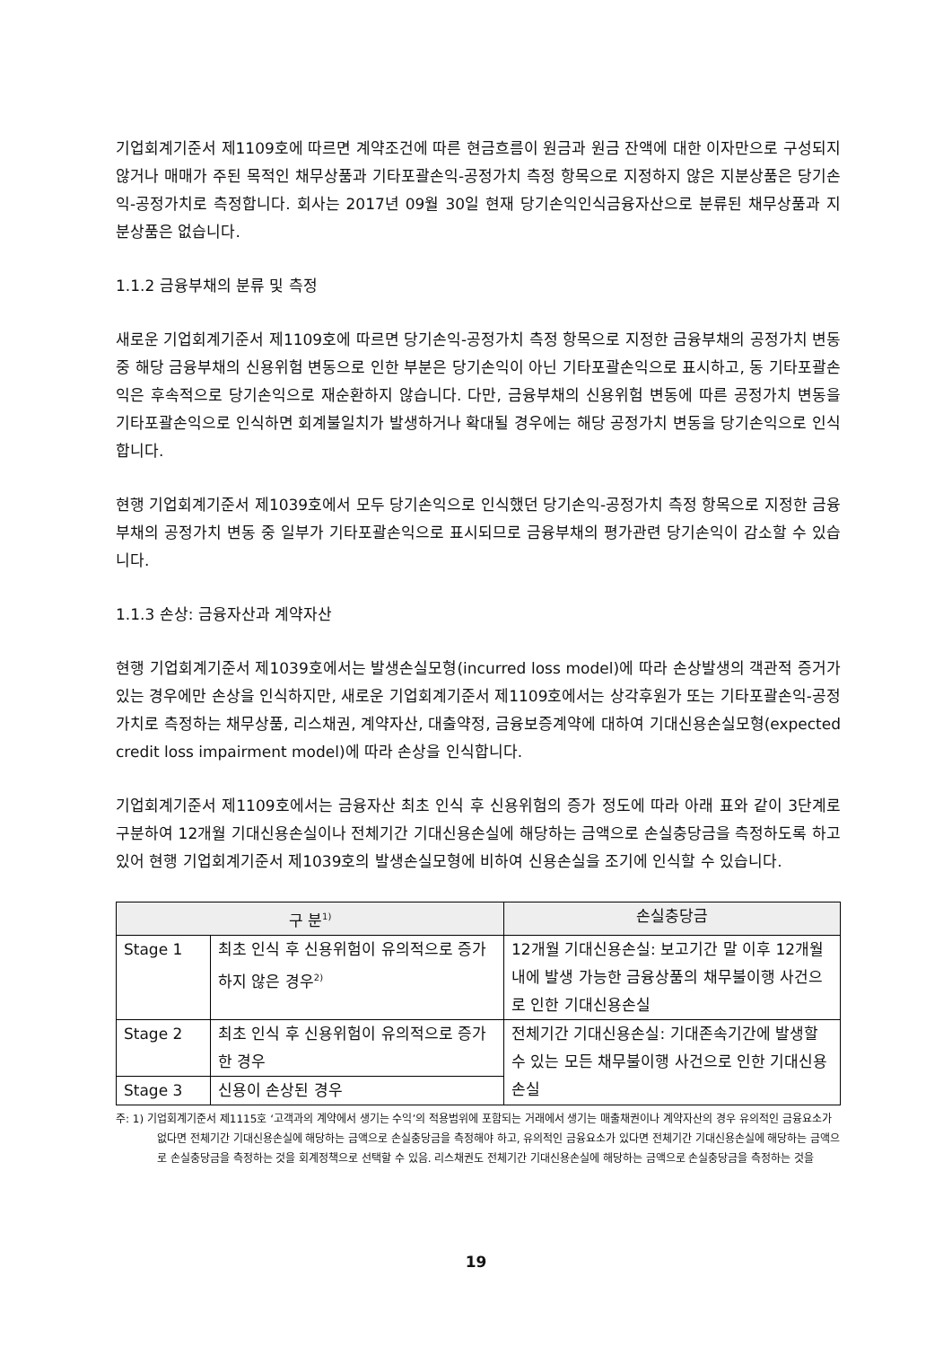기업회계기준서 제1109호에 따르면 계약조건에 따른 현금흐름이 원금과 원금 잔액에 대한 이자만으로 구성되지 않거나 매매가 주된 목적인 채무상품과 기타포괄손익-공정가치 측정 항목으로 지정하지 않은 지분상품은 당기손익-공정가치로 측정합니다. 회사는 2017년 09월 30일 현재 당기손익인식금융자산으로 분류된 채무상품과 지분상품은 없습니다.
1.1.2 금융부채의 분류 및 측정
새로운 기업회계기준서 제1109호에 따르면 당기손익-공정가치 측정 항목으로 지정한 금융부채의 공정가치 변동 중 해당 금융부채의 신용위험 변동으로 인한 부분은 당기손익이 아닌 기타포괄손익으로 표시하고, 동 기타포괄손익은 후속적으로 당기손익으로 재순환하지 않습니다. 다만, 금융부채의 신용위험 변동에 따른 공정가치 변동을 기타포괄손익으로 인식하면 회계불일치가 발생하거나 확대될 경우에는 해당 공정가치 변동을 당기손익으로 인식합니다.
현행 기업회계기준서 제1039호에서 모두 당기손익으로 인식했던 당기손익-공정가치 측정 항목으로 지정한 금융부채의 공정가치 변동 중 일부가 기타포괄손익으로 표시되므로 금융부채의 평가관련 당기손익이 감소할 수 있습니다.
1.1.3 손상: 금융자산과 계약자산
현행 기업회계기준서 제1039호에서는 발생손실모형(incurred loss model)에 따라 손상발생의 객관적 증거가 있는 경우에만 손상을 인식하지만, 새로운 기업회계기준서 제1109호에서는 상각후원가 또는 기타포괄손익-공정가치로 측정하는 채무상품, 리스채권, 계약자산, 대출약정, 금융보증계약에 대하여 기대신용손실모형(expected credit loss impairment model)에 따라 손상을 인식합니다.
기업회계기준서 제1109호에서는 금융자산 최초 인식 후 신용위험의 증가 정도에 따라 아래 표와 같이 3단계로 구분하여 12개월 기대신용손실이나 전체기간 기대신용손실에 해당하는 금액으로 손실충당금을 측정하도록 하고 있어 현행 기업회계기준서 제1039호의 발생손실모형에 비하여 신용손실을 조기에 인식할 수 있습니다.
| 구 분<sup>1)</sup> | | 손실충당금 |
| --- | --- | --- |
| Stage 1 | 최초 인식 후 신용위험이 유의적으로 증가하지 않은 경우<sup>2)</sup> | 12개월 기대신용손실: 보고기간 말 이후 12개월 내에 발생 가능한 금융상품의 채무불이행 사건으로 인한 기대신용손실 |
| Stage 2 | 최초 인식 후 신용위험이 유의적으로 증가한 경우 | 전체기간 기대신용손실: 기대존속기간에 발생할 수 있는 모든 채무불이행 사건으로 인한 기대신용손실 |
| Stage 3 | 신용이 손상된 경우 | |
주: 1) 기업회계기준서 제1115호 ‘고객과의 계약에서 생기는 수익’의 적용범위에 포함되는 거래에서 생기는 매출채권이나 계약자산의 경우 유의적인 금융요소가 없다면 전체기간 기대신용손실에 해당하는 금액으로 손실충당금을 측정해야 하고, 유의적인 금융요소가 있다면 전체기간 기대신용손실에 해당하는 금액으로 손실충당금을 측정하는 것을 회계정책으로 선택할 수 있음. 리스채권도 전체기간 기대신용손실에 해당하는 금액으로 손실충당금을 측정하는 것을
19